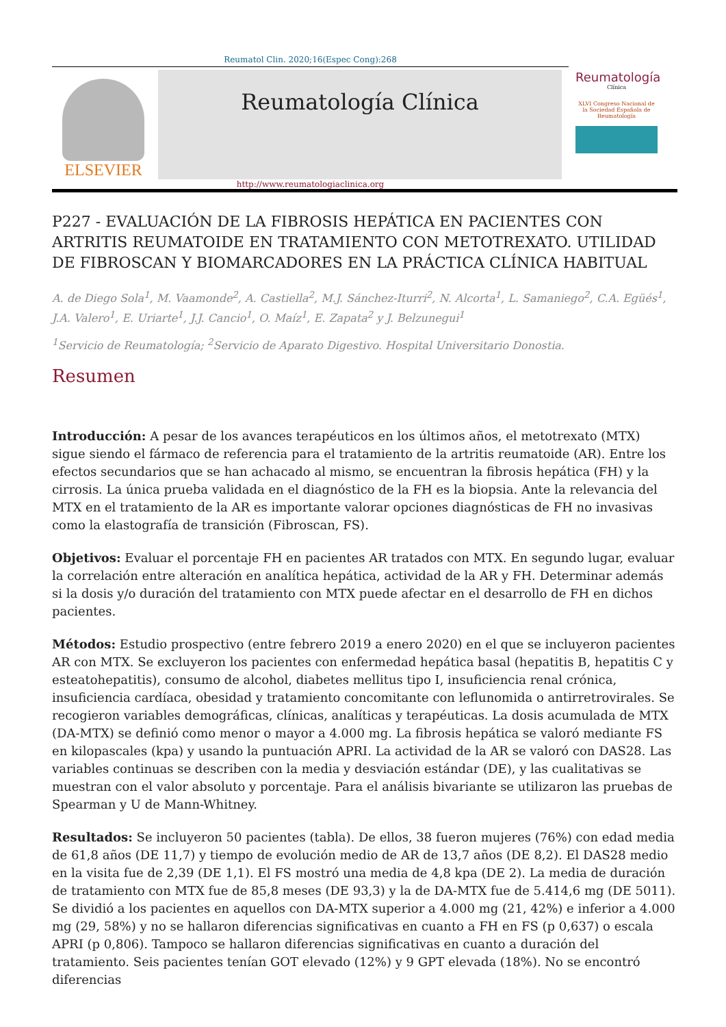Reumatol Clin. 2020;16(Espec Cong):268
ELSEVIER
Reumatología Clínica
Reumatología
Clínica
XLVI Congreso Nacional de la Sociedad Española de Reumatología
http://www.reumatologiaclinica.org
P227 - EVALUACIÓN DE LA FIBROSIS HEPÁTICA EN PACIENTES CON ARTRITIS REUMATOIDE EN TRATAMIENTO CON METOTREXATO. UTILIDAD DE FIBROSCAN Y BIOMARCADORES EN LA PRÁCTICA CLÍNICA HABITUAL
A. de Diego Sola<sup>1</sup>, M. Vaamonde<sup>2</sup>, A. Castiella<sup>2</sup>, M.J. Sánchez-Iturri<sup>2</sup>, N. Alcorta<sup>1</sup>, L. Samaniego<sup>2</sup>, C.A. Egüés<sup>1</sup>, J.A. Valero<sup>1</sup>, E. Uriarte<sup>1</sup>, J.J. Cancio<sup>1</sup>, O. Maíz<sup>1</sup>, E. Zapata<sup>2</sup> y J. Belzunegui<sup>1</sup>
<sup>1</sup> Servicio de Reumatología; <sup>2</sup>Servicio de Aparato Digestivo. Hospital Universitario Donostia.
Resumen
Introducción: A pesar de los avances terapéuticos en los últimos años, el metotrexato (MTX) sigue siendo el fármaco de referencia para el tratamiento de la artritis reumatoide (AR). Entre los efectos secundarios que se han achacado al mismo, se encuentran la fibrosis hepática (FH) y la cirrosis. La única prueba validada en el diagnóstico de la FH es la biopsia. Ante la relevancia del MTX en el tratamiento de la AR es importante valorar opciones diagnósticas de FH no invasivas como la elastografía de transición (Fibroscan, FS).
Objetivos: Evaluar el porcentaje FH en pacientes AR tratados con MTX. En segundo lugar, evaluar la correlación entre alteración en analítica hepática, actividad de la AR y FH. Determinar además si la dosis y/o duración del tratamiento con MTX puede afectar en el desarrollo de FH en dichos pacientes.
Métodos: Estudio prospectivo (entre febrero 2019 a enero 2020) en el que se incluyeron pacientes AR con MTX. Se excluyeron los pacientes con enfermedad hepática basal (hepatitis B, hepatitis C y esteatohepatitis), consumo de alcohol, diabetes mellitus tipo I, insuficiencia renal crónica, insuficiencia cardíaca, obesidad y tratamiento concomitante con leflunomida o antirretrovirales. Se recogieron variables demográficas, clínicas, analíticas y terapéuticas. La dosis acumulada de MTX (DA-MTX) se definió como menor o mayor a 4.000 mg. La fibrosis hepática se valoró mediante FS en kilopascales (kpa) y usando la puntuación APRI. La actividad de la AR se valoró con DAS28. Las variables continuas se describen con la media y desviación estándar (DE), y las cualitativas se muestran con el valor absoluto y porcentaje. Para el análisis bivariante se utilizaron las pruebas de Spearman y U de Mann-Whitney.
Resultados: Se incluyeron 50 pacientes (tabla). De ellos, 38 fueron mujeres (76%) con edad media de 61,8 años (DE 11,7) y tiempo de evolución medio de AR de 13,7 años (DE 8,2). El DAS28 medio en la visita fue de 2,39 (DE 1,1). El FS mostró una media de 4,8 kpa (DE 2). La media de duración de tratamiento con MTX fue de 85,8 meses (DE 93,3) y la de DA-MTX fue de 5.414,6 mg (DE 5011). Se dividió a los pacientes en aquellos con DA-MTX superior a 4.000 mg (21, 42%) e inferior a 4.000 mg (29, 58%) y no se hallaron diferencias significativas en cuanto a FH en FS (p 0,637) o escala APRI (p 0,806). Tampoco se hallaron diferencias significativas en cuanto a duración del tratamiento. Seis pacientes tenían GOT elevado (12%) y 9 GPT elevada (18%). No se encontró diferencias